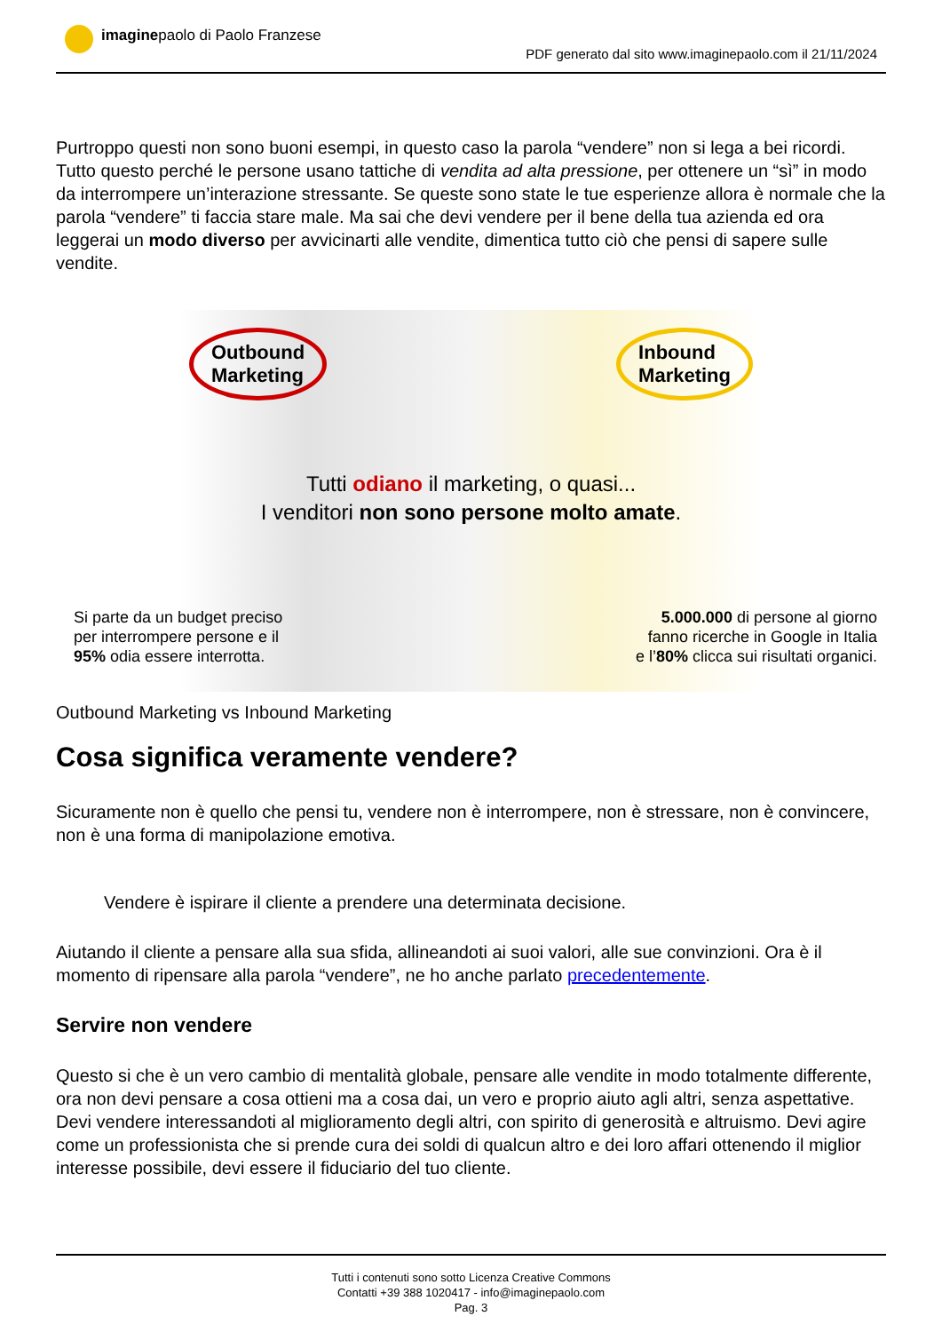imaginepaolo di Paolo Franzese
PDF generato dal sito www.imaginepaolo.com il 21/11/2024
Purtroppo questi non sono buoni esempi, in questo caso la parola “vendere” non si lega a bei ricordi. Tutto questo perché le persone usano tattiche di vendita ad alta pressione, per ottenere un “sì” in modo da interrompere un’interazione stressante. Se queste sono state le tue esperienze allora è normale che la parola “vendere” ti faccia stare male. Ma sai che devi vendere per il bene della tua azienda ed ora leggerai un modo diverso per avvicinarti alle vendite, dimentica tutto ciò che pensi di sapere sulle vendite.
Outbound
Marketing
Inbound
Marketing
Tutti odiano il marketing, o quasi...
I venditori non sono persone molto amate.
Si parte da un budget preciso
per interrompere persone e il
95% odia essere interrotta.
5.000.000 di persone al giorno
fanno ricerche in Google in Italia
e l’80% clicca sui risultati organici.
Outbound Marketing vs Inbound Marketing
Cosa significa veramente vendere?
Sicuramente non è quello che pensi tu, vendere non è interrompere, non è stressare, non è convincere, non è una forma di manipolazione emotiva.
Vendere è ispirare il cliente a prendere una determinata decisione.
Aiutando il cliente a pensare alla sua sfida, allineandoti ai suoi valori, alle sue convinzioni. Ora è il momento di ripensare alla parola “vendere”, ne ho anche parlato precedentemente.
Servire non vendere
Questo si che è un vero cambio di mentalità globale, pensare alle vendite in modo totalmente differente, ora non devi pensare a cosa ottieni ma a cosa dai, un vero e proprio aiuto agli altri, senza aspettative. Devi vendere interessandoti al miglioramento degli altri, con spirito di generosità e altruismo. Devi agire come un professionista che si prende cura dei soldi di qualcun altro e dei loro affari ottenendo il miglior interesse possibile, devi essere il fiduciario del tuo cliente.
Tutti i contenuti sono sotto Licenza Creative Commons
Contatti +39 388 1020417 - info@imaginepaolo.com
Pag. 3